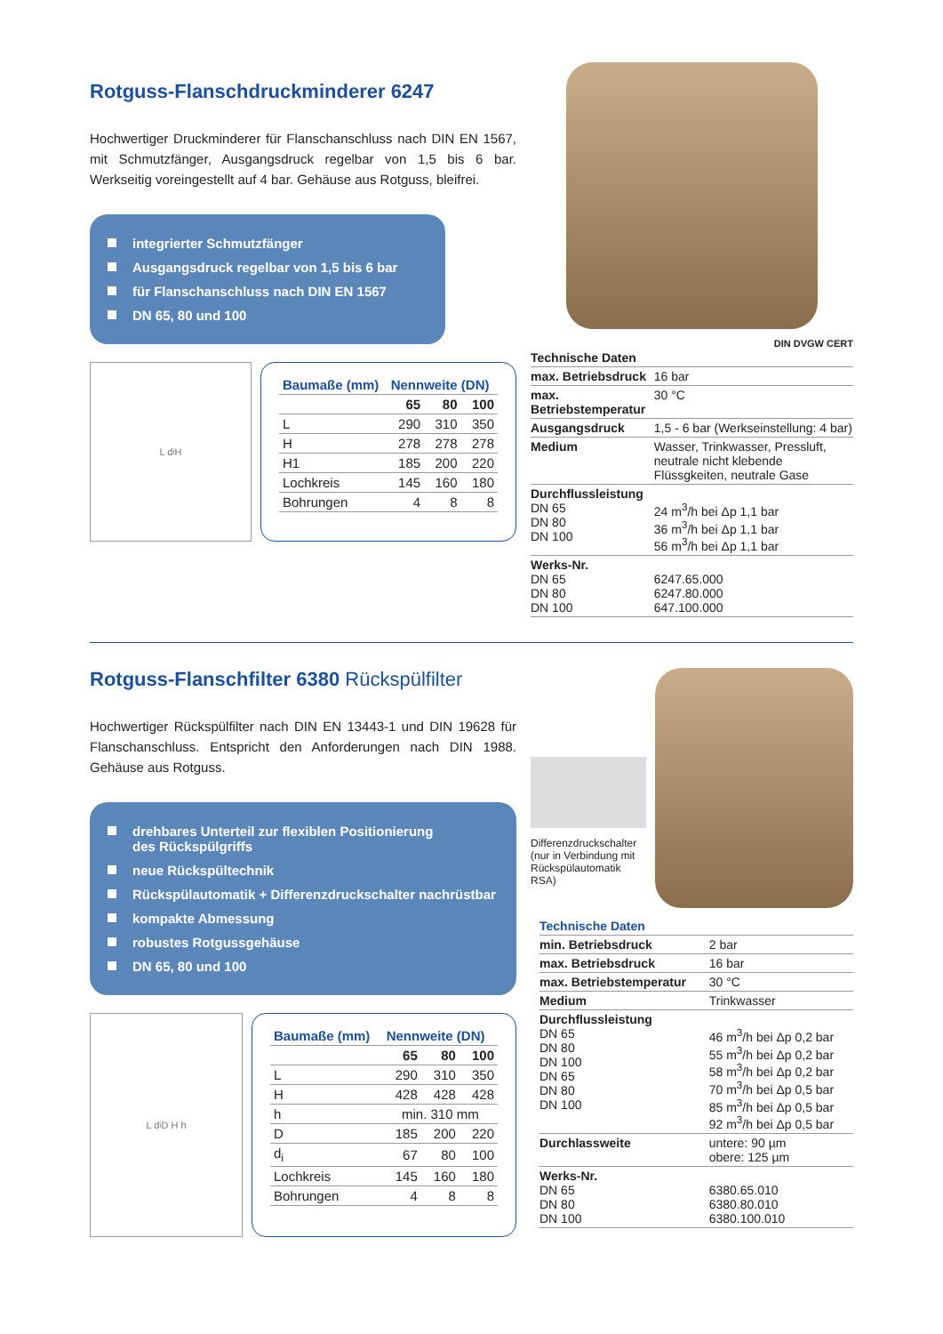Rotguss-Flanschdruckminderer 6247
Hochwertiger Druckminderer für Flanschanschluss nach DIN EN 1567, mit Schmutzfänger, Ausgangsdruck regelbar von 1,5 bis 6 bar. Werkseitig voreingestellt auf 4 bar. Gehäuse aus Rotguss, bleifrei.
integrierter Schmutzfänger
Ausgangsdruck regelbar von 1,5 bis 6 bar
für Flanschanschluss nach DIN EN 1567
DN 65, 80 und 100
L d<sub>i</sub> H
| Baumaße (mm) | Nennweite (DN) | | |
| --- | --- | --- | --- |
| | 65 | 80 | 100 |
| L | 290 | 310 | 350 |
| H | 278 | 278 | 278 |
| H1 | 185 | 200 | 220 |
| Lochkreis | 145 | 160 | 180 |
| Bohrungen | 4 | 8 | 8 |
DIN DVGW CERT
| Technische Daten | |
| --- | --- |
| max. Betriebsdruck | 16 bar |
| max. Betriebstemperatur | 30 °C |
| Ausgangsdruck | 1,5 - 6 bar (Werkseinstellung: 4 bar) |
| Medium | Wasser, Trinkwasser, Pressluft, neutrale nicht klebende Flüssgkeiten, neutrale Gase |
| Durchflussleistung DN 65 DN 80 DN 100 | 24 m<sup>3</sup>/h bei Δp 1,1 bar 36 m<sup>3</sup>/h bei Δp 1,1 bar 56 m<sup>3</sup>/h bei Δp 1,1 bar |
| Werks-Nr. DN 65 DN 80 DN 100 | 6247.65.000 6247.80.000 647.100.000 |
Rotguss-Flanschfilter 6380 Rückspülfilter
Hochwertiger Rückspülfilter nach DIN EN 13443-1 und DIN 19628 für Flanschanschluss. Entspricht den Anforderungen nach DIN 1988. Gehäuse aus Rotguss.
drehbares Unterteil zur flexiblen Positionierung
des Rückspülgriffs
neue Rückspültechnik
Rückspülautomatik + Differenzdruckschalter nachrüstbar
kompakte Abmessung
robustes Rotgussgehäuse
DN 65, 80 und 100
L d<sub>i</sub> D H h
| Baumaße (mm) | Nennweite (DN) | | |
| --- | --- | --- | --- |
| | 65 | 80 | 100 |
| L | 290 | 310 | 350 |
| H | 428 | 428 | 428 |
| h | min. 310 mm | | |
| D | 185 | 200 | 220 |
| d<sub>i</sub> | 67 | 80 | 100 |
| Lochkreis | 145 | 160 | 180 |
| Bohrungen | 4 | 8 | 8 |
Differenzdruckschalter (nur in Verbindung mit Rückspülautomatik RSA)
| Technische Daten | |
| --- | --- |
| min. Betriebsdruck | 2 bar |
| max. Betriebsdruck | 16 bar |
| max. Betriebstemperatur | 30 °C |
| Medium | Trinkwasser |
| Durchflussleistung DN 65 DN 80 DN 100 DN 65 DN 80 DN 100 | 46 m<sup>3</sup>/h bei Δp 0,2 bar 55 m<sup>3</sup>/h bei Δp 0,2 bar 58 m<sup>3</sup>/h bei Δp 0,2 bar 70 m<sup>3</sup>/h bei Δp 0,5 bar 85 m<sup>3</sup>/h bei Δp 0,5 bar 92 m<sup>3</sup>/h bei Δp 0,5 bar |
| Durchlassweite | untere: 90 µm obere: 125 µm |
| Werks-Nr. DN 65 DN 80 DN 100 | 6380.65.010 6380.80.010 6380.100.010 |